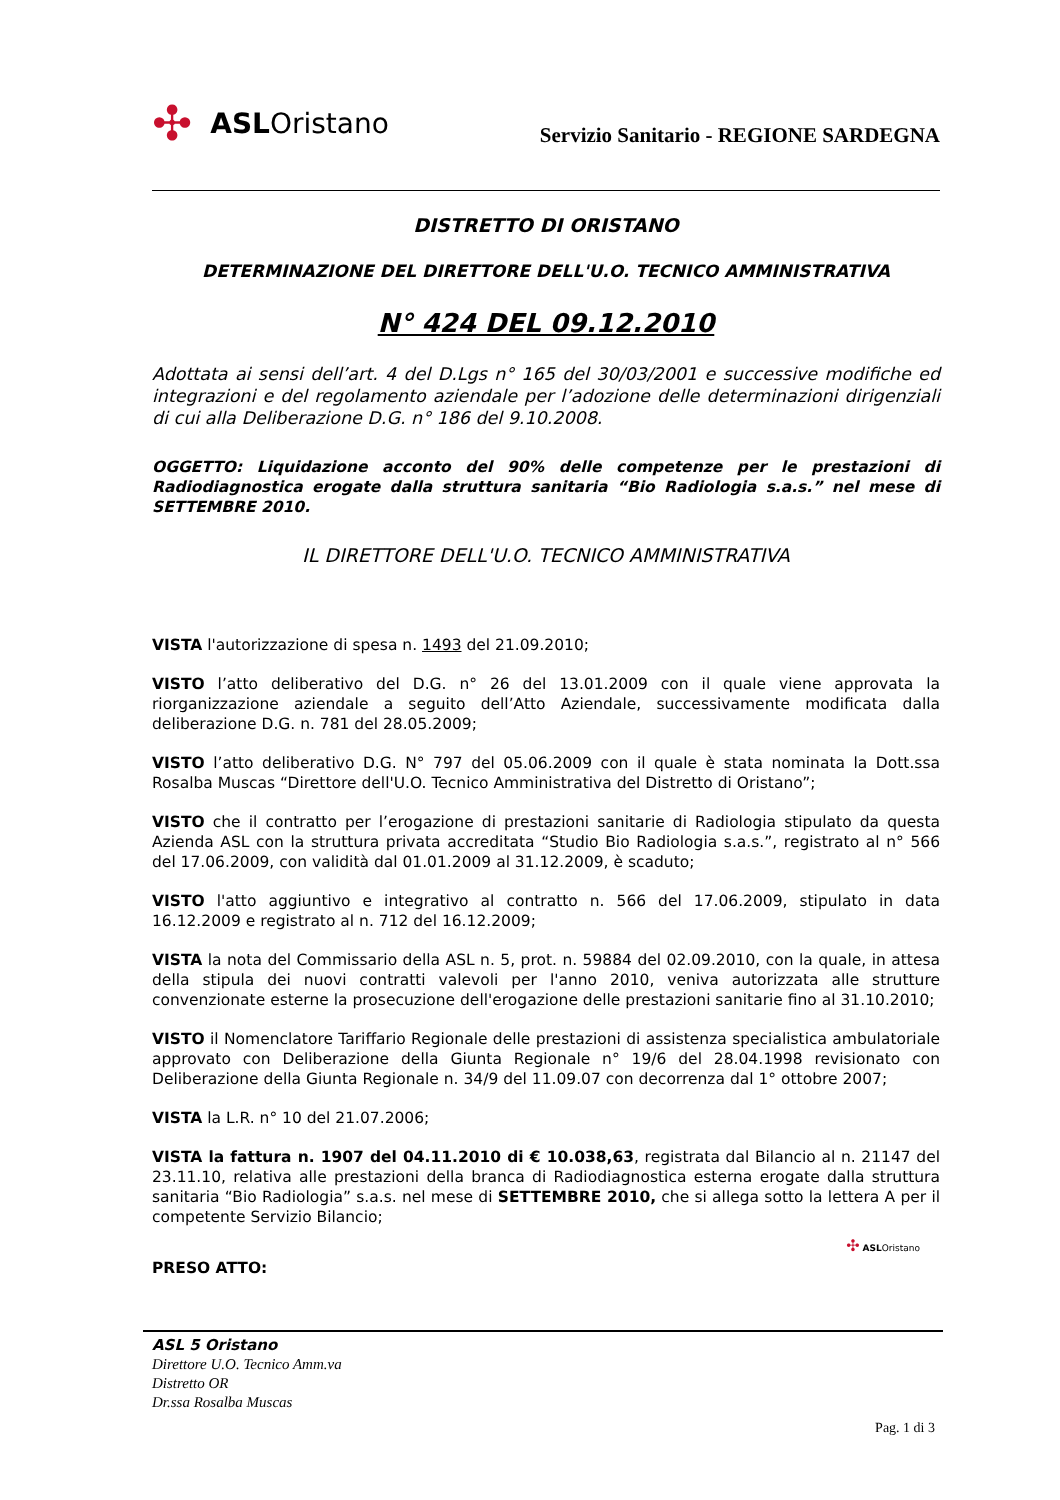✣ ASL Oristano
Servizio Sanitario - REGIONE SARDEGNA
DISTRETTO DI ORISTANO
DETERMINAZIONE DEL DIRETTORE DELL'U.O. TECNICO AMMINISTRATIVA
N° 424 DEL 09.12.2010
Adottata ai sensi dell’art. 4 del D.Lgs n° 165 del 30/03/2001 e successive modifiche ed integrazioni e del regolamento aziendale per l’adozione delle determinazioni dirigenziali di cui alla Deliberazione D.G. n° 186 del 9.10.2008.
OGGETTO: Liquidazione acconto del 90% delle competenze per le prestazioni di Radiodiagnostica erogate dalla struttura sanitaria “Bio Radiologia s.a.s.” nel mese di SETTEMBRE 2010.
IL DIRETTORE DELL'U.O. TECNICO AMMINISTRATIVA
VISTA l'autorizzazione di spesa n. 1493 del 21.09.2010;
VISTO l’atto deliberativo del D.G. n° 26 del 13.01.2009 con il quale viene approvata la riorganizzazione aziendale a seguito dell’Atto Aziendale, successivamente modificata dalla deliberazione D.G. n. 781 del 28.05.2009;
VISTO l’atto deliberativo D.G. N° 797 del 05.06.2009 con il quale è stata nominata la Dott.ssa Rosalba Muscas “Direttore dell'U.O. Tecnico Amministrativa del Distretto di Oristano”;
VISTO che il contratto per l’erogazione di prestazioni sanitarie di Radiologia stipulato da questa Azienda ASL con la struttura privata accreditata “Studio Bio Radiologia s.a.s.”, registrato al n° 566 del 17.06.2009, con validità dal 01.01.2009 al 31.12.2009, è scaduto;
VISTO l'atto aggiuntivo e integrativo al contratto n. 566 del 17.06.2009, stipulato in data 16.12.2009 e registrato al n. 712 del 16.12.2009;
VISTA la nota del Commissario della ASL n. 5, prot. n. 59884 del 02.09.2010, con la quale, in attesa della stipula dei nuovi contratti valevoli per l'anno 2010, veniva autorizzata alle strutture convenzionate esterne la prosecuzione dell'erogazione delle prestazioni sanitarie fino al 31.10.2010;
VISTO il Nomenclatore Tariffario Regionale delle prestazioni di assistenza specialistica ambulatoriale approvato con Deliberazione della Giunta Regionale n° 19/6 del 28.04.1998 revisionato con Deliberazione della Giunta Regionale n. 34/9 del 11.09.07 con decorrenza dal 1° ottobre 2007;
VISTA la L.R. n° 10 del 21.07.2006;
VISTA la fattura n. 1907 del 04.11.2010 di € 10.038,63, registrata dal Bilancio al n. 21147 del 23.11.10, relativa alle prestazioni della branca di Radiodiagnostica esterna erogate dalla struttura sanitaria “Bio Radiologia” s.a.s. nel mese di SETTEMBRE 2010, che si allega sotto la lettera A per il competente Servizio Bilancio;
✣ ASLOristano
PRESO ATTO:
ASL 5 Oristano
Direttore U.O. Tecnico Amm.va
Distretto OR
Dr.ssa Rosalba Muscas
Pag. 1 di 3